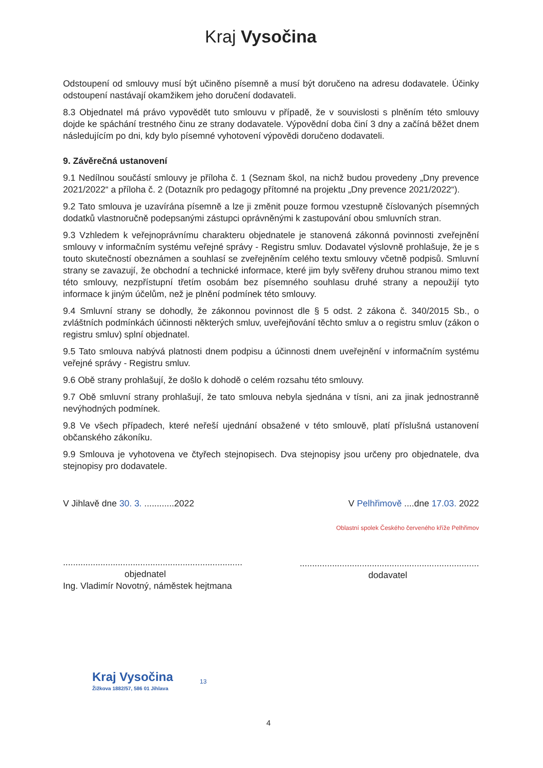Kraj Vysočina
Odstoupení od smlouvy musí být učiněno písemně a musí být doručeno na adresu dodavatele. Účinky odstoupení nastávají okamžikem jeho doručení dodavateli.
8.3 Objednatel má právo vypovědět tuto smlouvu v případě, že v souvislosti s plněním této smlouvy dojde ke spáchání trestného činu ze strany dodavatele. Výpovědní doba činí 3 dny a začíná běžet dnem následujícím po dni, kdy bylo písemné vyhotovení výpovědi doručeno dodavateli.
9. Závěrečná ustanovení
9.1 Nedílnou součástí smlouvy je příloha č. 1 (Seznam škol, na nichž budou provedeny „Dny prevence 2021/2022“ a příloha č. 2 (Dotazník pro pedagogy přítomné na projektu „Dny prevence 2021/2022“).
9.2 Tato smlouva je uzavírána písemně a lze ji změnit pouze formou vzestupně číslovaných písemných dodatků vlastnoručně podepsanými zástupci oprávněnými k zastupování obou smluvních stran.
9.3 Vzhledem k veřejnoprávnímu charakteru objednatele je stanovená zákonná povinnosti zveřejnění smlouvy v informačním systému veřejné správy - Registru smluv. Dodavatel výslovně prohlašuje, že je s touto skutečností obeznámen a souhlasí se zveřejněním celého textu smlouvy včetně podpisů. Smluvní strany se zavazují, že obchodní a technické informace, které jim byly svěřeny druhou stranou mimo text této smlouvy, nezpřístupní třetím osobám bez písemného souhlasu druhé strany a nepoužijí tyto informace k jiným účelům, než je plnění podmínek této smlouvy.
9.4 Smluvní strany se dohodly, že zákonnou povinnost dle § 5 odst. 2 zákona č. 340/2015 Sb., o zvláštních podmínkách účinnosti některých smluv, uveřejňování těchto smluv a o registru smluv (zákon o registru smluv) splní objednatel.
9.5 Tato smlouva nabývá platnosti dnem podpisu a účinnosti dnem uveřejnění v informačním systému veřejné správy - Registru smluv.
9.6 Obě strany prohlašují, že došlo k dohodě o celém rozsahu této smlouvy.
9.7 Obě smluvní strany prohlašují, že tato smlouva nebyla sjednána v tísni, ani za jinak jednostranně nevýhodných podmínek.
9.8 Ve všech případech, které neřeší ujednání obsažené v této smlouvě, platí příslušná ustanovení občanského zákoníku.
9.9 Smlouva je vyhotovena ve čtyřech stejnopisech. Dva stejnopisy jsou určeny pro objednatele, dva stejnopisy pro dodavatele.
V Jihlavě dne 30. 3. ............2022
........................................................................
objednatel
Ing. Vladimír Novotný, náměstek hejtmana
V Pelhřimově ....dne 17.03. 2022
Oblastní spolek Českého červeného kříže Pelhřimov
........................................................................
dodavatel
Kraj Vysočina
Žižkova 1882/57, 586 01 Jihlava
13
4